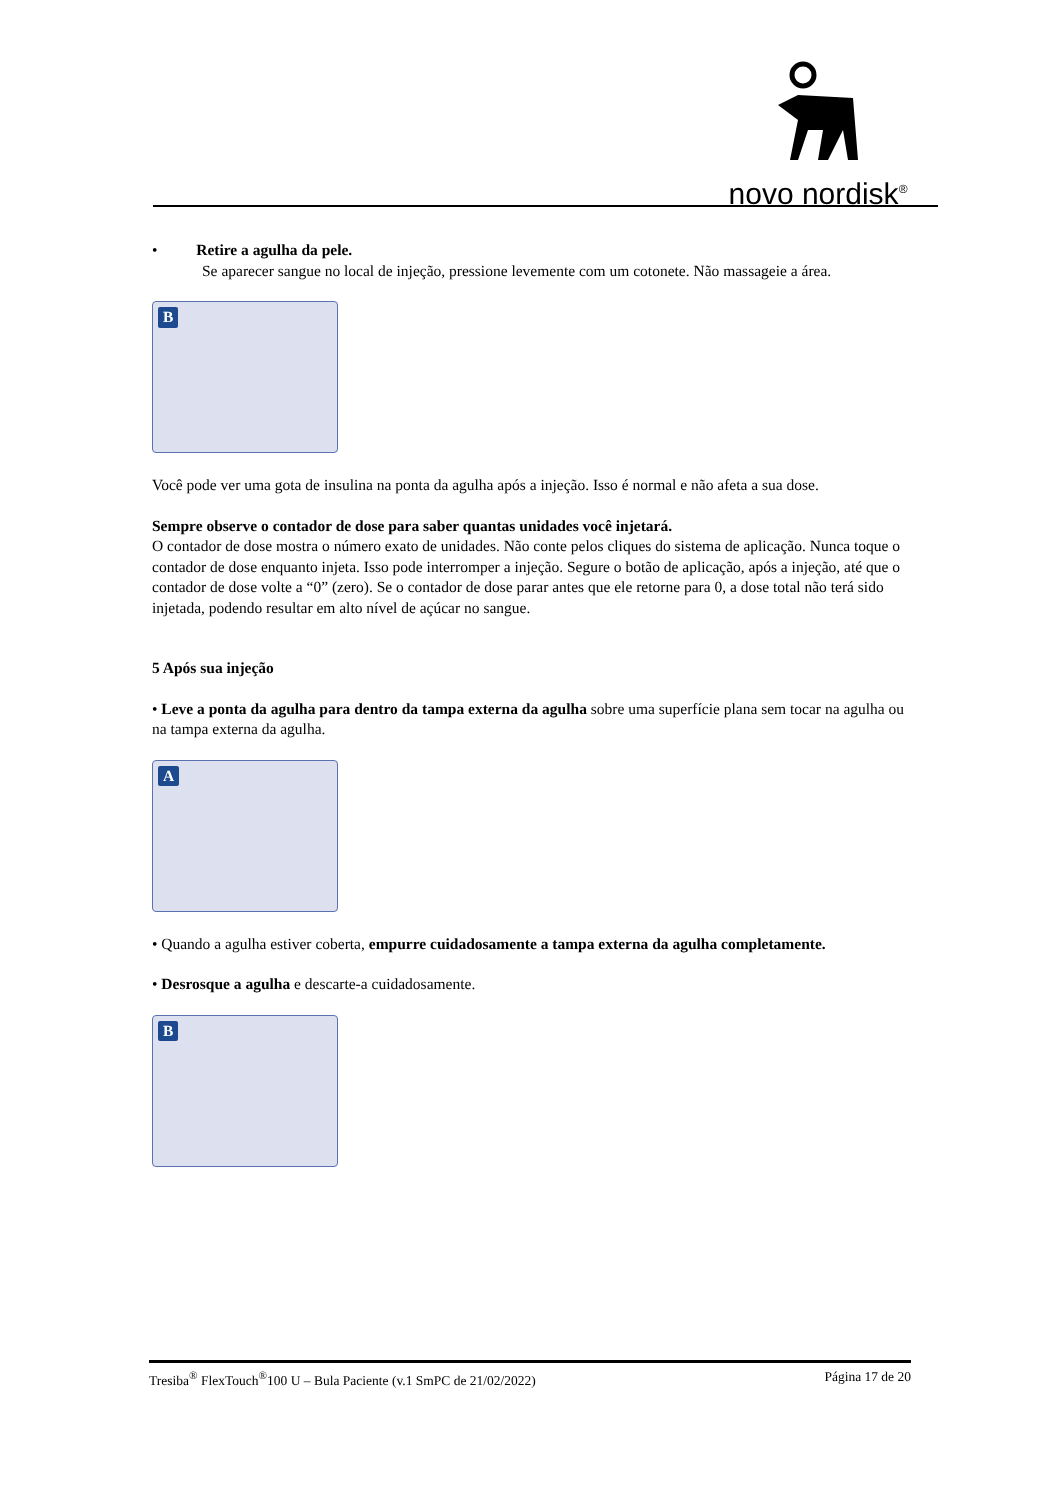novo nordisk<sup>®</sup>
• Retire a agulha da pele.
Se aparecer sangue no local de injeção, pressione levemente com um cotonete. Não massageie a área.
B
Você pode ver uma gota de insulina na ponta da agulha após a injeção. Isso é normal e não afeta a sua dose.
Sempre observe o contador de dose para saber quantas unidades você injetará.
O contador de dose mostra o número exato de unidades. Não conte pelos cliques do sistema de aplicação. Nunca toque o contador de dose enquanto injeta. Isso pode interromper a injeção. Segure o botão de aplicação, após a injeção, até que o contador de dose volte a “0” (zero). Se o contador de dose parar antes que ele retorne para 0, a dose total não terá sido injetada, podendo resultar em alto nível de açúcar no sangue.
5 Após sua injeção
• Leve a ponta da agulha para dentro da tampa externa da agulha sobre uma superfície plana sem tocar na agulha ou na tampa externa da agulha.
A
• Quando a agulha estiver coberta, empurre cuidadosamente a tampa externa da agulha completamente.
• Desrosque a agulha e descarte-a cuidadosamente.
B
Tresiba<sup>®</sup> FlexTouch<sup>®</sup>100 U – Bula Paciente (v.1 SmPC de 21/02/2022) Página 17 de 20